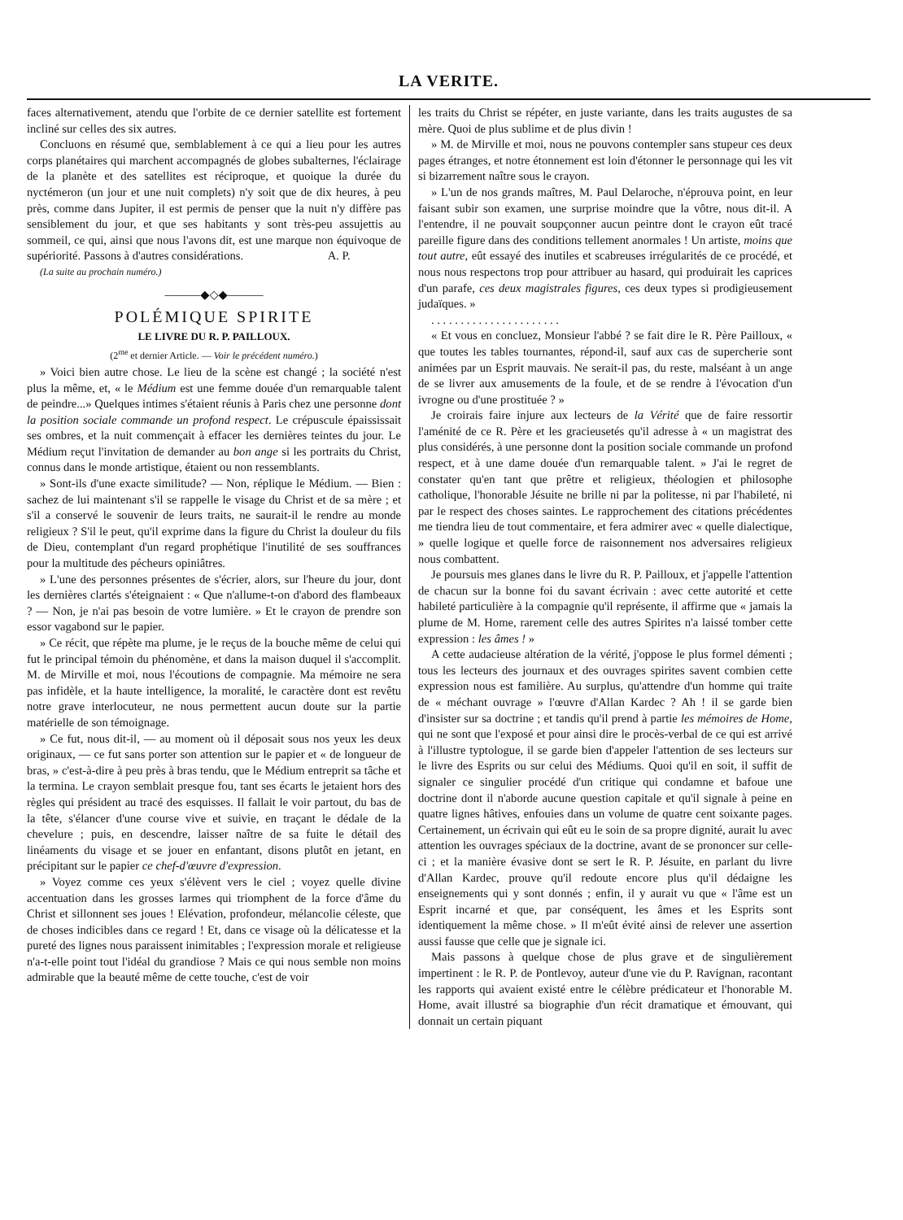LA VERITE.
faces alternativement, atendu que l'orbite de ce dernier satellite est fortement incliné sur celles des six autres.
Concluons en résumé que, semblablement à ce qui a lieu pour les autres corps planétaires qui marchent accompagnés de globes subalternes, l'éclairage de la planète et des satellites est réciproque, et quoique la durée du nyctémeron (un jour et une nuit complets) n'y soit que de dix heures, à peu près, comme dans Jupiter, il est permis de penser que la nuit n'y diffère pas sensiblement du jour, et que ses habitants y sont très-peu assujettis au sommeil, ce qui, ainsi que nous l'avons dit, est une marque non équivoque de supériorité. Passons à d'autres considérations. A. P.
(La suite au prochain numéro.)
———◆◇◆———
POLÉMIQUE SPIRITE
LE LIVRE DU R. P. PAILLOUX.
(2<sup>me</sup> et dernier Article. — Voir le précédent numéro.)
» Voici bien autre chose. Le lieu de la scène est changé ; la société n'est plus la même, et, « le Médium est une femme douée d'un remarquable talent de peindre...» Quelques intimes s'étaient réunis à Paris chez une personne dont la position sociale commande un profond respect. Le crépuscule épaississait ses ombres, et la nuit commençait à effacer les dernières teintes du jour. Le Médium reçut l'invitation de demander au bon ange si les portraits du Christ, connus dans le monde artistique, étaient ou non ressemblants.
» Sont-ils d'une exacte similitude? — Non, réplique le Médium. — Bien : sachez de lui maintenant s'il se rappelle le visage du Christ et de sa mère ; et s'il a conservé le souvenir de leurs traits, ne saurait-il le rendre au monde religieux ? S'il le peut, qu'il exprime dans la figure du Christ la douleur du fils de Dieu, contemplant d'un regard prophétique l'inutilité de ses souffrances pour la multitude des pécheurs opiniâtres.
» L'une des personnes présentes de s'écrier, alors, sur l'heure du jour, dont les dernières clartés s'éteignaient : « Que n'allume-t-on d'abord des flambeaux ? — Non, je n'ai pas besoin de votre lumière. » Et le crayon de prendre son essor vagabond sur le papier.
» Ce récit, que répète ma plume, je le reçus de la bouche même de celui qui fut le principal témoin du phénomène, et dans la maison duquel il s'accomplit. M. de Mirville et moi, nous l'écoutions de compagnie. Ma mémoire ne sera pas infidèle, et la haute intelligence, la moralité, le caractère dont est revêtu notre grave interlocuteur, ne nous permettent aucun doute sur la partie matérielle de son témoignage.
» Ce fut, nous dit-il, — au moment où il déposait sous nos yeux les deux originaux, — ce fut sans porter son attention sur le papier et « de longueur de bras, » c'est-à-dire à peu près à bras tendu, que le Médium entreprit sa tâche et la termina. Le crayon semblait presque fou, tant ses écarts le jetaient hors des règles qui président au tracé des esquisses. Il fallait le voir partout, du bas de la tête, s'élancer d'une course vive et suivie, en traçant le dédale de la chevelure ; puis, en descendre, laisser naître de sa fuite le détail des linéaments du visage et se jouer en enfantant, disons plutôt en jetant, en précipitant sur le papier ce chef-d'œuvre d'expression.
» Voyez comme ces yeux s'élèvent vers le ciel ; voyez quelle divine accentuation dans les grosses larmes qui triomphent de la force d'âme du Christ et sillonnent ses joues ! Elévation, profondeur, mélancolie céleste, que de choses indicibles dans ce regard ! Et, dans ce visage où la délicatesse et la pureté des lignes nous paraissent inimitables ; l'expression morale et religieuse n'a-t-elle point tout l'idéal du grandiose ? Mais ce qui nous semble non moins admirable que la beauté même de cette touche, c'est de voir
les traits du Christ se répéter, en juste variante, dans les traits augustes de sa mère. Quoi de plus sublime et de plus divin !
» M. de Mirville et moi, nous ne pouvons contempler sans stupeur ces deux pages étranges, et notre étonnement est loin d'étonner le personnage qui les vit si bizarrement naître sous le crayon.
» L'un de nos grands maîtres, M. Paul Delaroche, n'éprouva point, en leur faisant subir son examen, une surprise moindre que la vôtre, nous dit-il. A l'entendre, il ne pouvait soupçonner aucun peintre dont le crayon eût tracé pareille figure dans des conditions tellement anormales ! Un artiste, moins que tout autre, eût essayé des inutiles et scabreuses irrégularités de ce procédé, et nous nous respectons trop pour attribuer au hasard, qui produirait les caprices d'un parafe, ces deux magistrales figures, ces deux types si prodigieusement judaïques. »
. . . . . . . . . . . . . . . . . . . . . .
« Et vous en concluez, Monsieur l'abbé ? se fait dire le R. Père Pailloux, « que toutes les tables tournantes, répond-il, sauf aux cas de supercherie sont animées par un Esprit mauvais. Ne serait-il pas, du reste, malséant à un ange de se livrer aux amusements de la foule, et de se rendre à l'évocation d'un ivrogne ou d'une prostituée ? »
Je croirais faire injure aux lecteurs de la Vérité que de faire ressortir l'aménité de ce R. Père et les gracieusetés qu'il adresse à « un magistrat des plus considérés, à une personne dont la position sociale commande un profond respect, et à une dame douée d'un remarquable talent. » J'ai le regret de constater qu'en tant que prêtre et religieux, théologien et philosophe catholique, l'honorable Jésuite ne brille ni par la politesse, ni par l'habileté, ni par le respect des choses saintes. Le rapprochement des citations précédentes me tiendra lieu de tout commentaire, et fera admirer avec « quelle dialectique, » quelle logique et quelle force de raisonnement nos adversaires religieux nous combattent.
Je poursuis mes glanes dans le livre du R. P. Pailloux, et j'appelle l'attention de chacun sur la bonne foi du savant écrivain : avec cette autorité et cette habileté particulière à la compagnie qu'il représente, il affirme que « jamais la plume de M. Home, rarement celle des autres Spirites n'a laissé tomber cette expression : les âmes ! »
A cette audacieuse altération de la vérité, j'oppose le plus formel démenti ; tous les lecteurs des journaux et des ouvrages spirites savent combien cette expression nous est familière. Au surplus, qu'attendre d'un homme qui traite de « méchant ouvrage » l'œuvre d'Allan Kardec ? Ah ! il se garde bien d'insister sur sa doctrine ; et tandis qu'il prend à partie les mémoires de Home, qui ne sont que l'exposé et pour ainsi dire le procès-verbal de ce qui est arrivé à l'illustre typtologue, il se garde bien d'appeler l'attention de ses lecteurs sur le livre des Esprits ou sur celui des Médiums. Quoi qu'il en soit, il suffit de signaler ce singulier procédé d'un critique qui condamne et bafoue une doctrine dont il n'aborde aucune question capitale et qu'il signale à peine en quatre lignes hâtives, enfouies dans un volume de quatre cent soixante pages. Certainement, un écrivain qui eût eu le soin de sa propre dignité, aurait lu avec attention les ouvrages spéciaux de la doctrine, avant de se prononcer sur celle-ci ; et la manière évasive dont se sert le R. P. Jésuite, en parlant du livre d'Allan Kardec, prouve qu'il redoute encore plus qu'il dédaigne les enseignements qui y sont donnés ; enfin, il y aurait vu que « l'âme est un Esprit incarné et que, par conséquent, les âmes et les Esprits sont identiquement la même chose. » Il m'eût évité ainsi de relever une assertion aussi fausse que celle que je signale ici.
Mais passons à quelque chose de plus grave et de singulièrement impertinent : le R. P. de Pontlevoy, auteur d'une vie du P. Ravignan, racontant les rapports qui avaient existé entre le célèbre prédicateur et l'honorable M. Home, avait illustré sa biographie d'un récit dramatique et émouvant, qui donnait un certain piquant